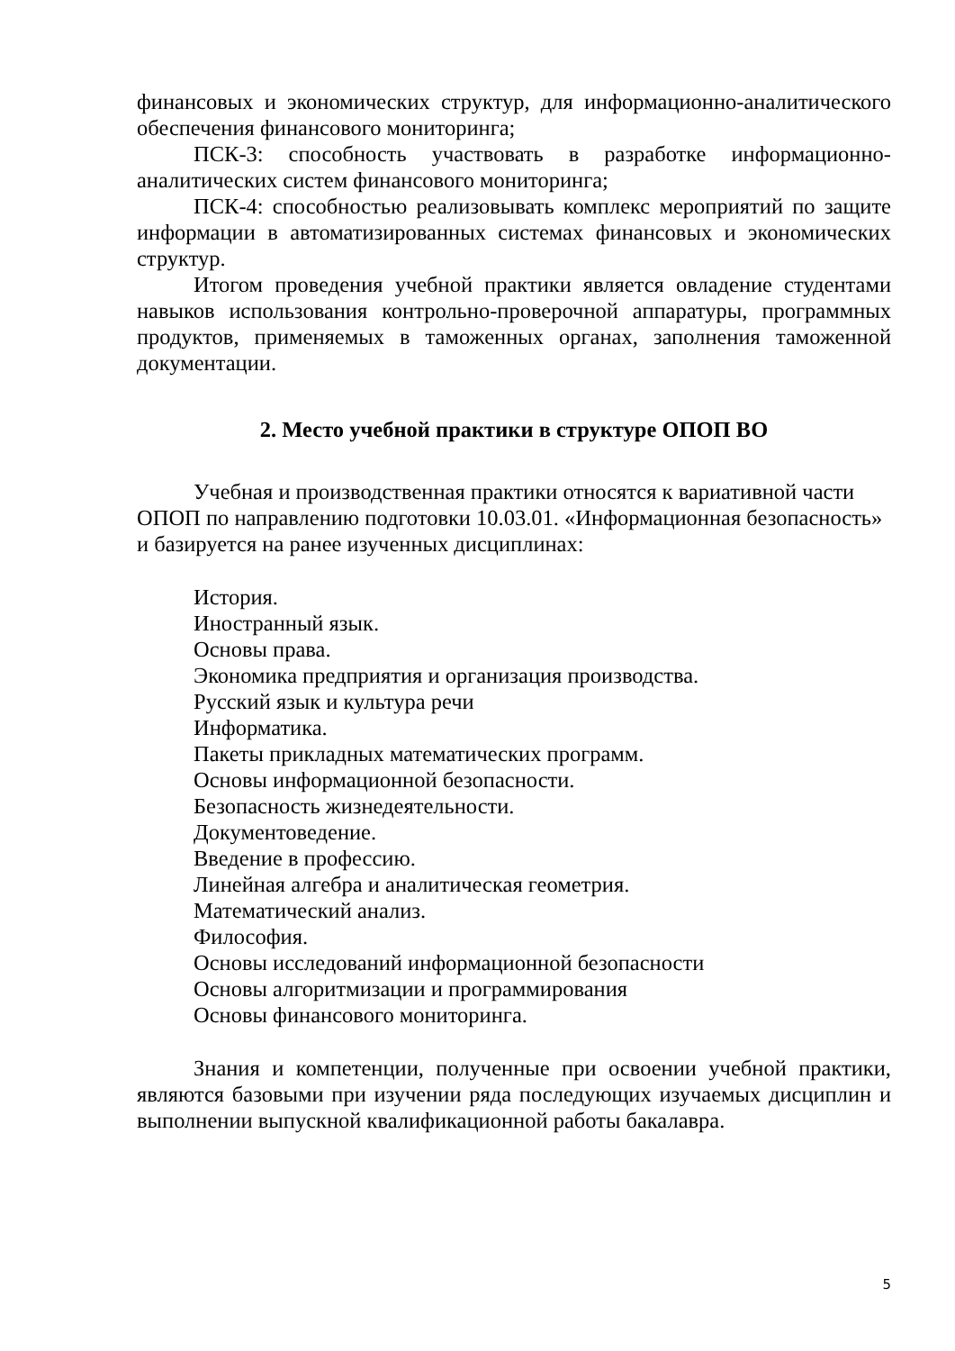финансовых и экономических структур, для информационно-аналитического обеспечения финансового мониторинга;
ПСК-3: способность участвовать в разработке информационно-аналитических систем финансового мониторинга;
ПСК-4: способностью реализовывать комплекс мероприятий по защите информации в автоматизированных системах финансовых и экономических структур.
Итогом проведения учебной практики является овладение студентами навыков использования контрольно-проверочной аппаратуры, программных продуктов, применяемых в таможенных органах, заполнения таможенной документации.
2. Место учебной практики в структуре ОПОП ВО
Учебная и производственная практики относятся к вариативной части ОПОП по направлению подготовки 10.03.01. «Информационная безопасность» и базируется на ранее изученных дисциплинах:
История.
Иностранный язык.
Основы права.
Экономика предприятия и организация производства.
Русский язык и культура речи
Информатика.
Пакеты прикладных математических программ.
Основы информационной безопасности.
Безопасность жизнедеятельности.
Документоведение.
Введение в профессию.
Линейная алгебра и аналитическая геометрия.
Математический анализ.
Философия.
Основы исследований информационной безопасности
Основы алгоритмизации и программирования
Основы финансового мониторинга.
Знания и компетенции, полученные при освоении учебной практики, являются базовыми при изучении ряда последующих изучаемых дисциплин и выполнении выпускной квалификационной работы бакалавра.
5